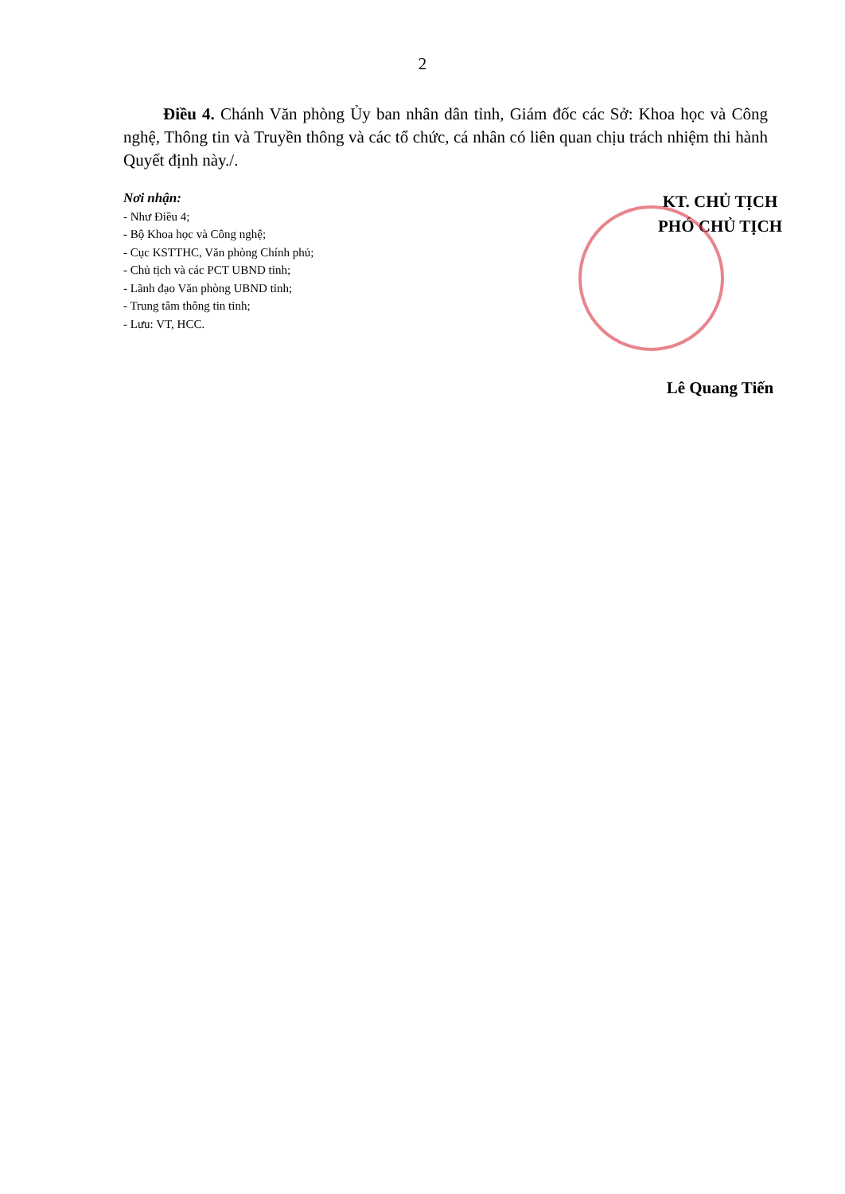2
Điều 4. Chánh Văn phòng Ủy ban nhân dân tỉnh, Giám đốc các Sở: Khoa học và Công nghệ, Thông tin và Truyền thông và các tổ chức, cá nhân có liên quan chịu trách nhiệm thi hành Quyết định này./.
Nơi nhận:
- Như Điều 4;
- Bộ Khoa học và Công nghệ;
- Cục KSTTHC, Văn phòng Chính phủ;
- Chủ tịch và các PCT UBND tỉnh;
- Lãnh đạo Văn phòng UBND tỉnh;
- Trung tâm thông tin tỉnh;
- Lưu: VT, HCC.
KT. CHỦ TỊCH
PHÓ CHỦ TỊCH
Lê Quang Tiến